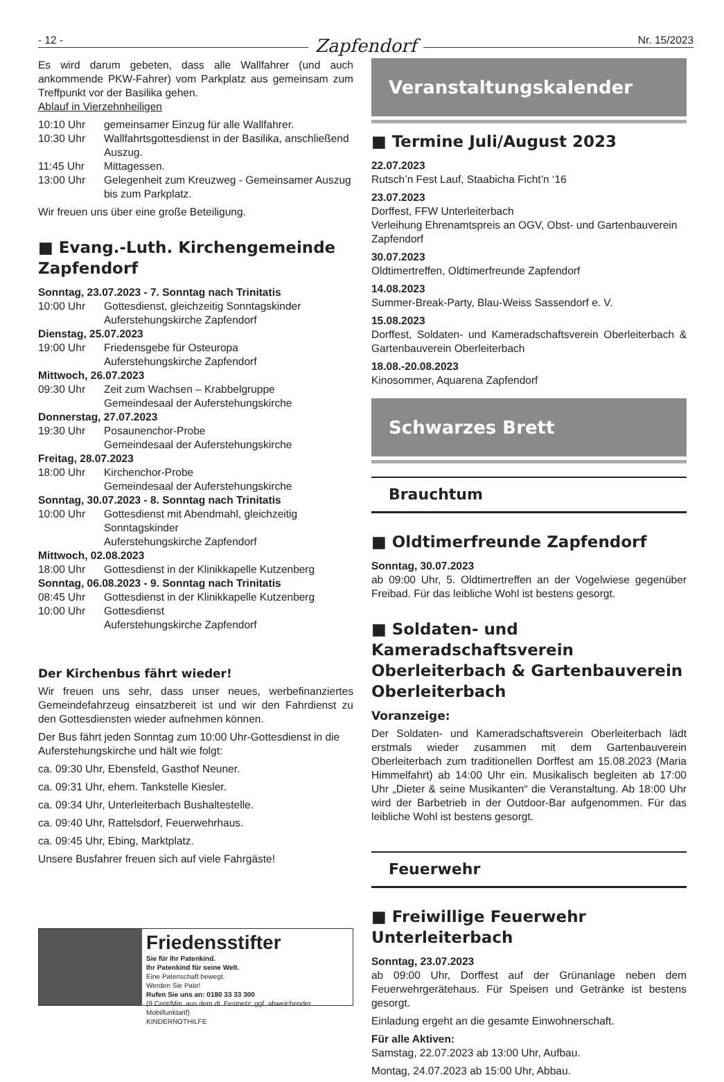- 12 -
Zapfendorf
Nr. 15/2023
Es wird darum gebeten, dass alle Wallfahrer (und auch ankommende PKW-Fahrer) vom Parkplatz aus gemeinsam zum Treffpunkt vor der Basilika gehen.
Ablauf in Vierzehnheiligen
10:10 Uhr gemeinsamer Einzug für alle Wallfahrer.
10:30 Uhr Wallfahrtsgottesdienst in der Basilika, anschließend Auszug.
11:45 Uhr Mittagessen.
13:00 Uhr Gelegenheit zum Kreuzweg - Gemeinsamer Auszug bis zum Parkplatz.
Wir freuen uns über eine große Beteiligung.
■ Evang.-Luth. Kirchengemeinde Zapfendorf
Sonntag, 23.07.2023 - 7. Sonntag nach Trinitatis
10:00 Uhr Gottesdienst, gleichzeitig Sonntagskinder
Auferstehungskirche Zapfendorf
Dienstag, 25.07.2023
19:00 Uhr Friedensgebe für Osteuropa
Auferstehungskirche Zapfendorf
Mittwoch, 26.07.2023
09:30 Uhr Zeit zum Wachsen – Krabbelgruppe
Gemeindesaal der Auferstehungskirche
Donnerstag, 27.07.2023
19:30 Uhr Posaunenchor-Probe
Gemeindesaal der Auferstehungskirche
Freitag, 28.07.2023
18:00 Uhr Kirchenchor-Probe
Gemeindesaal der Auferstehungskirche
Sonntag, 30.07.2023 - 8. Sonntag nach Trinitatis
10:00 Uhr Gottesdienst mit Abendmahl, gleichzeitig Sonntagskinder
Auferstehungskirche Zapfendorf
Mittwoch, 02.08.2023
18:00 Uhr Gottesdienst in der Klinikkapelle Kutzenberg
Sonntag, 06.08.2023 - 9. Sonntag nach Trinitatis
08:45 Uhr Gottesdienst in der Klinikkapelle Kutzenberg
10:00 Uhr Gottesdienst
Auferstehungskirche Zapfendorf
Der Kirchenbus fährt wieder!
Wir freuen uns sehr, dass unser neues, werbefinanziertes Gemeindefahrzeug einsatzbereit ist und wir den Fahrdienst zu den Gottesdiensten wieder aufnehmen können.
Der Bus fährt jeden Sonntag zum 10:00 Uhr-Gottesdienst in die Auferstehungskirche und hält wie folgt:
ca. 09:30 Uhr, Ebensfeld, Gasthof Neuner.
ca. 09:31 Uhr, ehem. Tankstelle Kiesler.
ca. 09:34 Uhr, Unterleiterbach Bushaltestelle.
ca. 09:40 Uhr, Rattelsdorf, Feuerwehrhaus.
ca. 09:45 Uhr, Ebing, Marktplatz.
Unsere Busfahrer freuen sich auf viele Fahrgäste!
Friedensstifter
Sie für Ihr Patenkind.
Ihr Patenkind für seine Welt.
Eine Patenschaft bewegt.
Werden Sie Pate!
Rufen Sie uns an: 0180 33 33 300
(9 Cent/Min. aus dem dt. Festnetz; ggf. abweichender Mobilfunktarif)
KINDERNOTHILFE
Veranstaltungskalender
■ Termine Juli/August 2023
22.07.2023
Rutsch’n Fest Lauf, Staabicha Ficht’n ‘16
23.07.2023
Dorffest, FFW Unterleiterbach
Verleihung Ehrenamtspreis an OGV, Obst- und Gartenbauverein Zapfendorf
30.07.2023
Oldtimertreffen, Oldtimerfreunde Zapfendorf
14.08.2023
Summer-Break-Party, Blau-Weiss Sassendorf e. V.
15.08.2023
Dorffest, Soldaten- und Kameradschaftsverein Oberleiterbach & Gartenbauverein Oberleiterbach
18.08.-20.08.2023
Kinosommer, Aquarena Zapfendorf
Schwarzes Brett
Brauchtum
■ Oldtimerfreunde Zapfendorf
Sonntag, 30.07.2023
ab 09:00 Uhr, 5. Oldtimertreffen an der Vogelwiese gegenüber Freibad. Für das leibliche Wohl ist bestens gesorgt.
■ Soldaten- und Kameradschaftsverein Oberleiterbach & Gartenbauverein Oberleiterbach
Voranzeige:
Der Soldaten- und Kameradschaftsverein Oberleiterbach lädt erstmals wieder zusammen mit dem Gartenbauverein Oberleiterbach zum traditionellen Dorffest am 15.08.2023 (Maria Himmelfahrt) ab 14:00 Uhr ein. Musikalisch begleiten ab 17:00 Uhr „Dieter & seine Musikanten“ die Veranstaltung. Ab 18:00 Uhr wird der Barbetrieb in der Outdoor-Bar aufgenommen. Für das leibliche Wohl ist bestens gesorgt.
Feuerwehr
■ Freiwillige Feuerwehr Unterleiterbach
Sonntag, 23.07.2023
ab 09:00 Uhr, Dorffest auf der Grünanlage neben dem Feuerwehrgerätehaus. Für Speisen und Getränke ist bestens gesorgt.
Einladung ergeht an die gesamte Einwohnerschaft.
Für alle Aktiven:
Samstag, 22.07.2023 ab 13:00 Uhr, Aufbau.
Montag, 24.07.2023 ab 15:00 Uhr, Abbau.